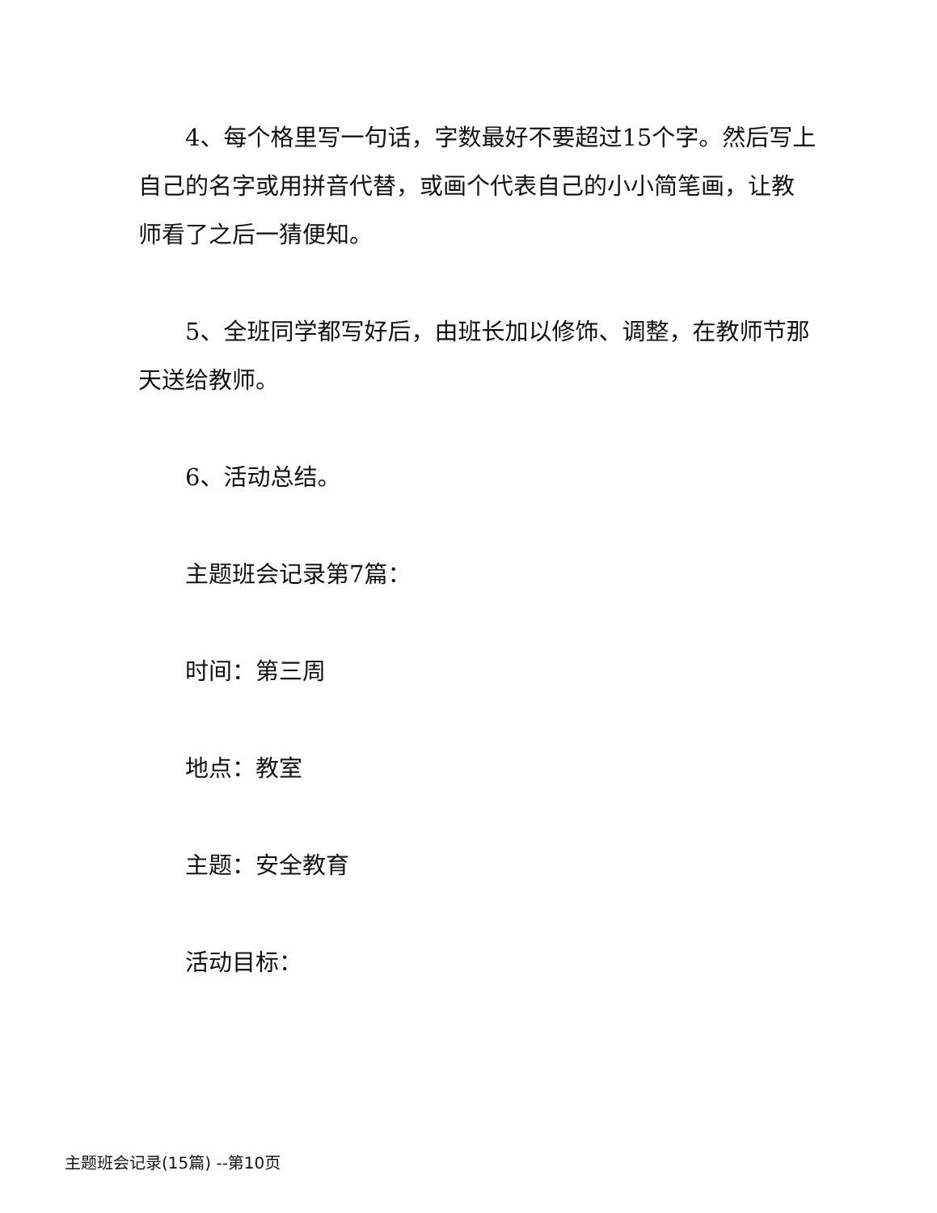4、每个格里写一句话，字数最好不要超过15个字。然后写上自己的名字或用拼音代替，或画个代表自己的小小简笔画，让教师看了之后一猜便知。
5、全班同学都写好后，由班长加以修饰、调整，在教师节那天送给教师。
6、活动总结。
主题班会记录第7篇：
时间：第三周
地点：教室
主题：安全教育
活动目标：
主题班会记录(15篇) --第10页